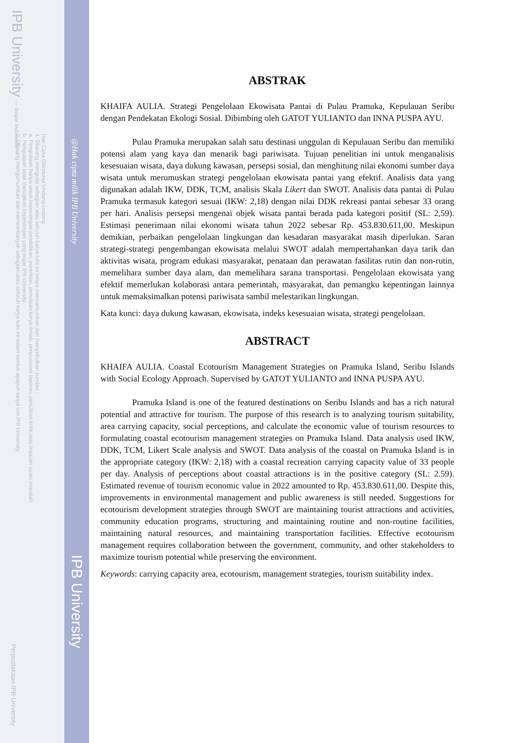IPB University — Bogor Indonesia —
Hak Cipta Dilindungi Undang-undang
1. Dilarang mengutip sebagian atau seluruh karya tulis ini tanpa mencantumkan dan menyebutkan sumber :
a. Pengutipan hanya untuk kepentingan pendidikan, penelitian, penulisan karya ilmiah, penyusunan laporan, penulisan kritik atau tinjauan suatu masalah
b. Pengutipan tidak merugikan kepentingan yang wajar IPB University.
2. Dilarang mengumumkan dan memperbanyak sebagian atau seluruh karya tulis ini dalam bentuk apapun tanpa izin IPB University.
Perpustakaan IPB University
@Hak cipta milik IPB University
IPB University
ABSTRAK
KHAIFA AULIA. Strategi Pengelolaan Ekowisata Pantai di Pulau Pramuka, Kepulauan Seribu dengan Pendekatan Ekologi Sosial. Dibimbing oleh GATOT YULIANTO dan INNA PUSPA AYU.
Pulau Pramuka merupakan salah satu destinasi unggulan di Kepulauan Seribu dan memiliki potensi alam yang kaya dan menarik bagi pariwisata. Tujuan penelitian ini untuk menganalisis kesesuaian wisata, daya dukung kawasan, persepsi sosial, dan menghitung nilai ekonomi sumber daya wisata untuk merumuskan strategi pengelolaan ekowisata pantai yang efektif. Analisis data yang digunakan adalah IKW, DDK, TCM, analisis Skala Likert dan SWOT. Analisis data pantai di Pulau Pramuka termasuk kategori sesuai (IKW: 2,18) dengan nilai DDK rekreasi pantai sebesar 33 orang per hari. Analisis persepsi mengenai objek wisata pantai berada pada kategori positif (SL: 2,59). Estimasi penerimaan nilai ekonomi wisata tahun 2022 sebesar Rp. 453.830.611,00. Meskipun demikian, perbaikan pengelolaan lingkungan dan kesadaran masyarakat masih diperlukan. Saran strategi-strategi pengembangan ekowisata melalui SWOT adalah mempertahankan daya tarik dan aktivitas wisata, program edukasi masyarakat, penataan dan perawatan fasilitas rutin dan non-rutin, memelihara sumber daya alam, dan memelihara sarana transportasi. Pengelolaan ekowisata yang efektif memerlukan kolaborasi antara pemerintah, masyarakat, dan pemangku kepentingan lainnya untuk memaksimalkan potensi pariwisata sambil melestarikan lingkungan.
Kata kunci: daya dukung kawasan, ekowisata, indeks kesesuaian wisata, strategi pengelolaan.
ABSTRACT
KHAIFA AULIA. Coastal Ecotourism Management Strategies on Pramuka Island, Seribu Islands with Social Ecology Approach. Supervised by GATOT YULIANTO and INNA PUSPA AYU.
Pramuka Island is one of the featured destinations on Seribu Islands and has a rich natural potential and attractive for tourism. The purpose of this research is to analyzing tourism suitability, area carrying capacity, social perceptions, and calculate the economic value of tourism resources to formulating coastal ecotourism management strategies on Pramuka Island. Data analysis used IKW, DDK, TCM, Likert Scale analysis and SWOT. Data analysis of the coastal on Pramuka Island is in the appropriate category (IKW: 2,18) with a coastal recreation carrying capacity value of 33 people per day. Analysis of perceptions about coastal attractions is in the positive category (SL: 2.59). Estimated revenue of tourism economic value in 2022 amounted to Rp. 453.830.611,00. Despite this, improvements in environmental management and public awareness is still needed. Suggestions for ecotourism development strategies through SWOT are maintaining tourist attractions and activities, community education programs, structuring and maintaining routine and non-routine facilities, maintaining natural resources, and maintaining transportation facilities. Effective ecotourism management requires collaboration between the government, community, and other stakeholders to maximize tourism potential while preserving the environment.
Keywords: carrying capacity area, ecotourism, management strategies, tourism suitability index.